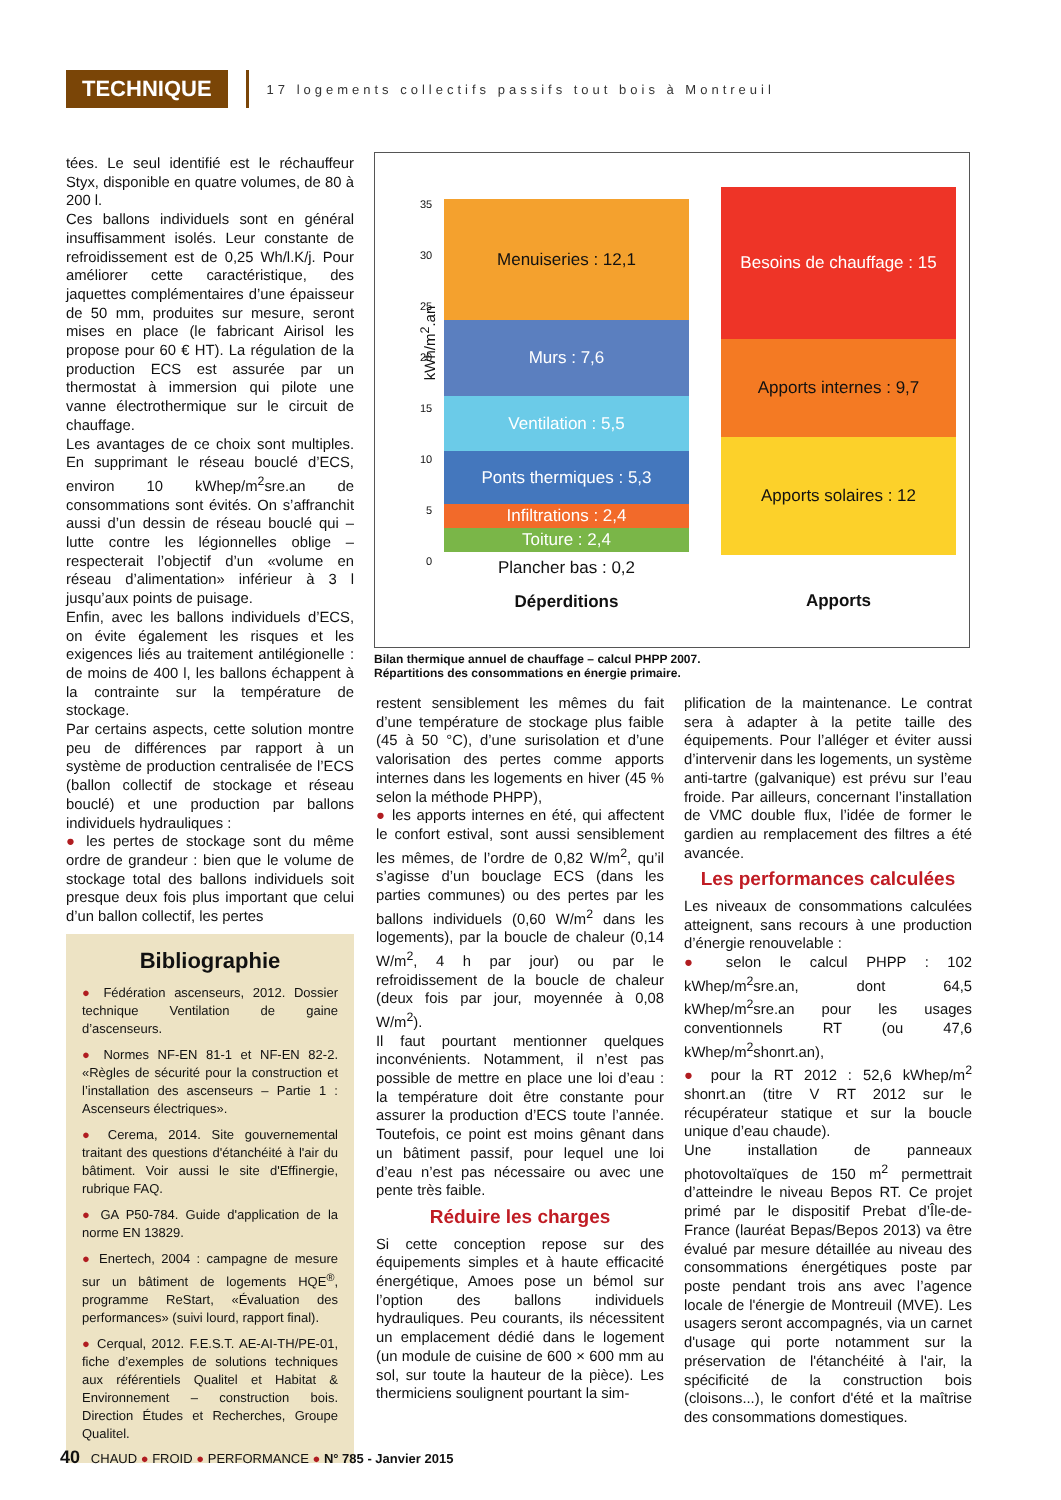TECHNIQUE
17 logements collectifs passifs tout bois à Montreuil
tées. Le seul identifié est le réchauffeur Styx, disponible en quatre volumes, de 80 à 200 l.
Ces ballons individuels sont en général insuffisamment isolés. Leur constante de refroidissement est de 0,25 Wh/l.K/j. Pour améliorer cette caractéristique, des jaquettes complémentaires d’une épaisseur de 50 mm, produites sur mesure, seront mises en place (le fabricant Airisol les propose pour 60 € HT). La régulation de la production ECS est assurée par un thermostat à immersion qui pilote une vanne électrothermique sur le circuit de chauffage.
Les avantages de ce choix sont multiples. En supprimant le réseau bouclé d’ECS, environ 10 kWhep/m<sup>2</sup>sre.an de consommations sont évités. On s’affranchit aussi d’un dessin de réseau bouclé qui – lutte contre les légionnelles oblige – respecterait l’objectif d’un «volume en réseau d’alimentation» inférieur à 3 l jusqu’aux points de puisage.
Enfin, avec les ballons individuels d’ECS, on évite également les risques et les exigences liés au traitement antilégionelle : de moins de 400 l, les ballons échappent à la contrainte sur la température de stockage.
Par certains aspects, cette solution montre peu de différences par rapport à un système de production centralisée de l’ECS (ballon collectif de stockage et réseau bouclé) et une production par ballons individuels hydrauliques :
● les pertes de stockage sont du même ordre de grandeur : bien que le volume de stockage total des ballons individuels soit presque deux fois plus important que celui d’un ballon collectif, les pertes
Bibliographie
● Fédération ascenseurs, 2012. Dossier technique Ventilation de gaine d’ascenseurs.
● Normes NF-EN 81-1 et NF-EN 82-2. «Règles de sécurité pour la construction et l’installation des ascenseurs – Partie 1 : Ascenseurs électriques».
● Cerema, 2014. Site gouvernemental traitant des questions d'étanchéité à l'air du bâtiment. Voir aussi le site d'Effinergie, rubrique FAQ.
● GA P50-784. Guide d'application de la norme EN 13829.
● Enertech, 2004 : campagne de mesure sur un bâtiment de logements HQE<sup>®</sup>, programme ReStart, «Évaluation des performances» (suivi lourd, rapport final).
● Cerqual, 2012. F.E.S.T. AE-AI-TH/PE-01, fiche d’exemples de solutions techniques aux référentiels Qualitel et Habitat & Environnement – construction bois. Direction Études et Recherches, Groupe Qualitel.
kWh/m<sup>2</sup>.an
35
30
25
20
15
10
5
0
Menuiseries : 12,1
Murs : 7,6
Ventilation : 5,5
Ponts thermiques : 5,3
Infiltrations : 2,4
Toiture : 2,4
Plancher bas : 0,2
Déperditions
Besoins de chauffage : 15
Apports internes : 9,7
Apports solaires : 12
Apports
Bilan thermique annuel de chauffage – calcul PHPP 2007.
Répartitions des consommations en énergie primaire.
restent sensiblement les mêmes du fait d’une température de stockage plus faible (45 à 50 °C), d’une surisolation et d’une valorisation des pertes comme apports internes dans les logements en hiver (45 % selon la méthode PHPP),
● les apports internes en été, qui affectent le confort estival, sont aussi sensiblement les mêmes, de l’ordre de 0,82 W/m<sup>2</sup>, qu’il s’agisse d’un bouclage ECS (dans les parties communes) ou des pertes par les ballons individuels (0,60 W/m<sup>2</sup> dans les logements), par la boucle de chaleur (0,14 W/m<sup>2</sup>, 4 h par jour) ou par le refroidissement de la boucle de chaleur (deux fois par jour, moyennée à 0,08 W/m<sup>2</sup>).
Il faut pourtant mentionner quelques inconvénients. Notamment, il n’est pas possible de mettre en place une loi d’eau : la température doit être constante pour assurer la production d’ECS toute l’année. Toutefois, ce point est moins gênant dans un bâtiment passif, pour lequel une loi d’eau n’est pas nécessaire ou avec une pente très faible.
Réduire les charges
Si cette conception repose sur des équipements simples et à haute efficacité énergétique, Amoes pose un bémol sur l’option des ballons individuels hydrauliques. Peu courants, ils nécessitent un emplacement dédié dans le logement (un module de cuisine de 600 × 600 mm au sol, sur toute la hauteur de la pièce). Les thermiciens soulignent pourtant la sim-
plification de la maintenance. Le contrat sera à adapter à la petite taille des équipements. Pour l’alléger et éviter aussi d’intervenir dans les logements, un système anti-tartre (galvanique) est prévu sur l’eau froide. Par ailleurs, concernant l’installation de VMC double flux, l’idée de former le gardien au remplacement des filtres a été avancée.
Les performances calculées
Les niveaux de consommations calculées atteignent, sans recours à une production d’énergie renouvelable :
● selon le calcul PHPP : 102 kWhep/m<sup>2</sup>sre.an, dont 64,5 kWhep/m<sup>2</sup>sre.an pour les usages conventionnels RT (ou 47,6 kWhep/m<sup>2</sup>shonrt.an),
● pour la RT 2012 : 52,6 kWhep/m<sup>2</sup> shonrt.an (titre V RT 2012 sur le récupérateur statique et sur la boucle unique d’eau chaude).
Une installation de panneaux photovoltaïques de 150 m<sup>2</sup> permettrait d’atteindre le niveau Bepos RT. Ce projet primé par le dispositif Prebat d’Île-de-France (lauréat Bepas/Bepos 2013) va être évalué par mesure détaillée au niveau des consommations énergétiques poste par poste pendant trois ans avec l’agence locale de l'énergie de Montreuil (MVE). Les usagers seront accompagnés, via un carnet d'usage qui porte notamment sur la préservation de l'étanchéité à l'air, la spécificité de la construction bois (cloisons...), le confort d'été et la maîtrise des consommations domestiques.
40 CHAUD ● FROID ● PERFORMANCE ● N° 785 - Janvier 2015